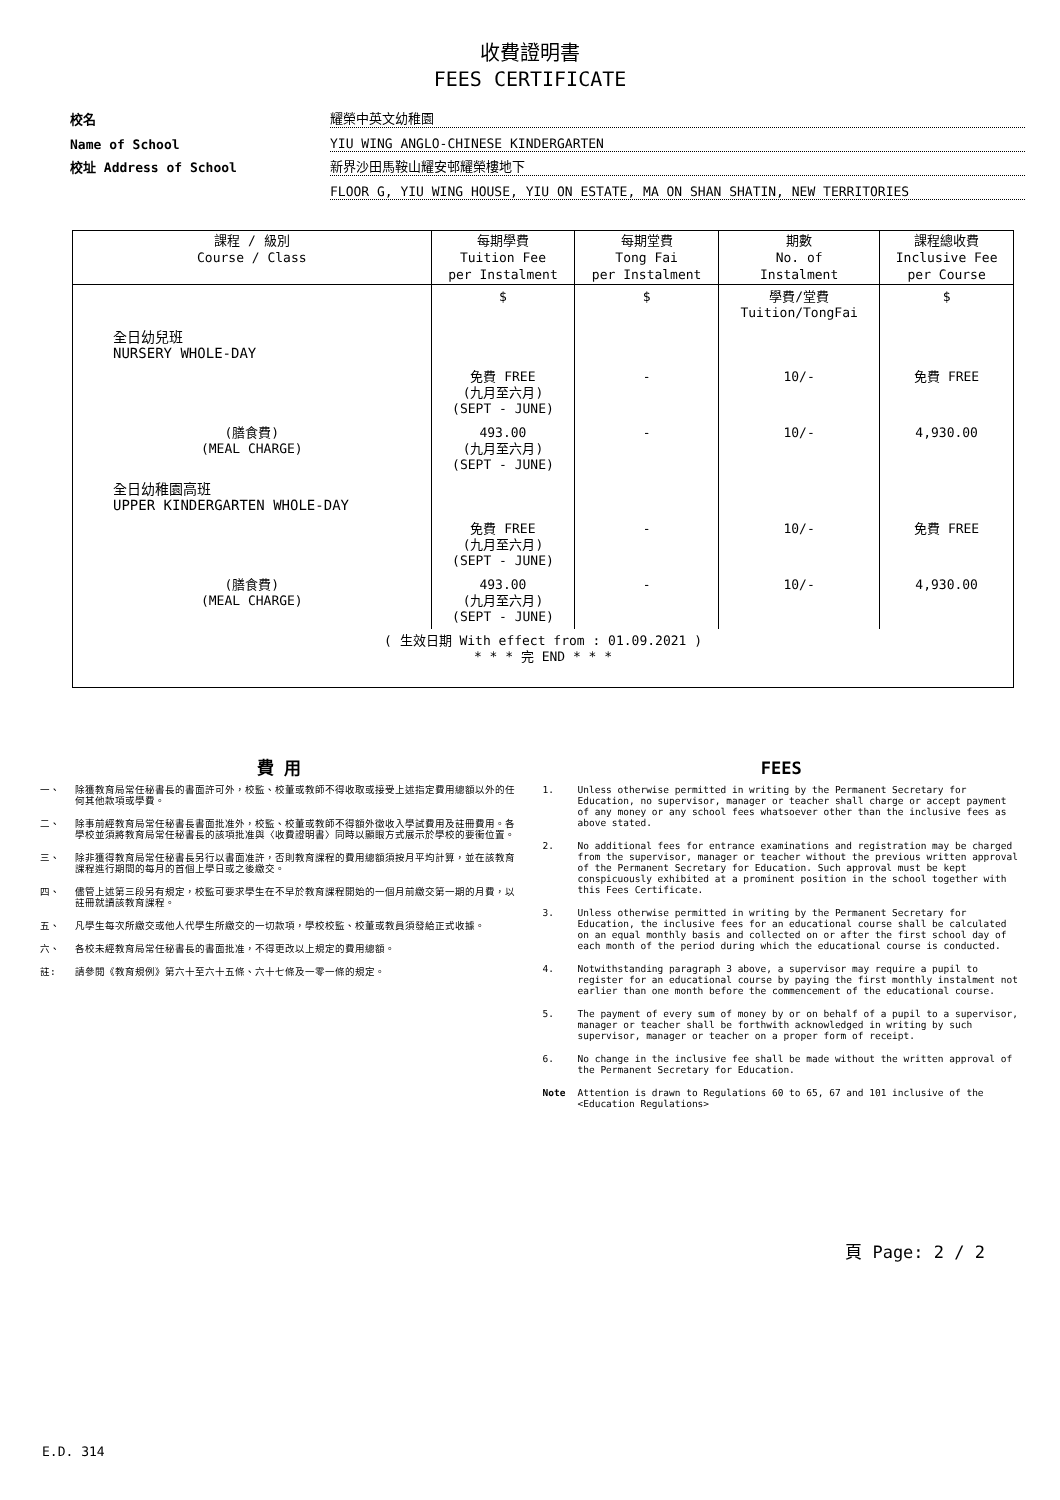收費證明書
FEES CERTIFICATE
校名 耀榮中英文幼稚園
Name of School YIU WING ANGLO-CHINESE KINDERGARTEN
校址 Address of School 新界沙田馬鞍山耀安邨耀榮樓地下
FLOOR G, YIU WING HOUSE, YIU ON ESTATE, MA ON SHAN SHATIN, NEW TERRITORIES
| 課程 / 級別 Course / Class | 每期學費 Tuition Fee per Instalment | 每期堂費 Tong Fai per Instalment | 期數 No. of Instalment | 課程總收費 Inclusive Fee per Course |
| --- | --- | --- | --- | --- |
| | $ | $ | 學費/堂費 Tuition/TongFai | $ |
| 全日幼兒班 NURSERY WHOLE-DAY | | | | |
| | 免費 FREE (九月至六月) (SEPT - JUNE) | - | 10/- | 免費 FREE |
| (膳食費) (MEAL CHARGE) | 493.00 (九月至六月) (SEPT - JUNE) | - | 10/- | 4,930.00 |
| 全日幼稚園高班 UPPER KINDERGARTEN WHOLE-DAY | | | | |
| | 免費 FREE (九月至六月) (SEPT - JUNE) | - | 10/- | 免費 FREE |
| (膳食費) (MEAL CHARGE) | 493.00 (九月至六月) (SEPT - JUNE) | - | 10/- | 4,930.00 |
| ( 生效日期 With effect from : 01.09.2021 ) * * * 完 END * * * | | | | |
費 用
一、 除獲教育局常任秘書長的書面許可外，校監、校董或教師不得收取或接受上述指定費用總額以外的任何其他款項或學費。
二、 除事前經教育局常任秘書長書面批准外，校監、校董或教師不得額外徵收入學試費用及註冊費用。各學校並須將教育局常任秘書長的該項批准與〈收費證明書〉同時以顯眼方式展示於學校的要衝位置。
三、 除非獲得教育局常任秘書長另行以書面准許，否則教育課程的費用總額須按月平均計算，並在該教育課程進行期間的每月的首個上學日或之後繳交。
四、 儘管上述第三段另有規定，校監可要求學生在不早於教育課程開始的一個月前繳交第一期的月費，以註冊就讀該教育課程。
五、 凡學生每次所繳交或他人代學生所繳交的一切款項，學校校監、校董或教員須發給正式收據。
六、 各校未經教育局常任秘書長的書面批准，不得更改以上規定的費用總額。
註: 請參閱《教育規例》第六十至六十五條、六十七條及一零一條的規定。
FEES
1. Unless otherwise permitted in writing by the Permanent Secretary for Education, no supervisor, manager or teacher shall charge or accept payment of any money or any school fees whatsoever other than the inclusive fees as above stated.
2. No additional fees for entrance examinations and registration may be charged from the supervisor, manager or teacher without the previous written approval of the Permanent Secretary for Education. Such approval must be kept conspicuously exhibited at a prominent position in the school together with this Fees Certificate.
3. Unless otherwise permitted in writing by the Permanent Secretary for Education, the inclusive fees for an educational course shall be calculated on an equal monthly basis and collected on or after the first school day of each month of the period during which the educational course is conducted.
4. Notwithstanding paragraph 3 above, a supervisor may require a pupil to register for an educational course by paying the first monthly instalment not earlier than one month before the commencement of the educational course.
5. The payment of every sum of money by or on behalf of a pupil to a supervisor, manager or teacher shall be forthwith acknowledged in writing by such supervisor, manager or teacher on a proper form of receipt.
6. No change in the inclusive fee shall be made without the written approval of the Permanent Secretary for Education.
Note Attention is drawn to Regulations 60 to 65, 67 and 101 inclusive of the <Education Regulations>
頁 Page: 2 / 2
E.D. 314